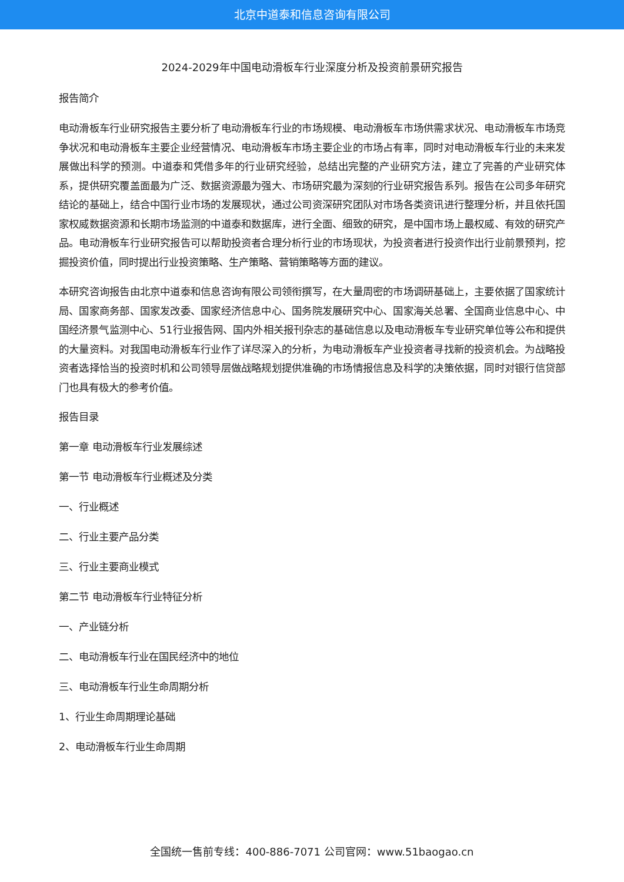北京中道泰和信息咨询有限公司
2024-2029年中国电动滑板车行业深度分析及投资前景研究报告
报告简介
电动滑板车行业研究报告主要分析了电动滑板车行业的市场规模、电动滑板车市场供需求状况、电动滑板车市场竞争状况和电动滑板车主要企业经营情况、电动滑板车市场主要企业的市场占有率，同时对电动滑板车行业的未来发展做出科学的预测。中道泰和凭借多年的行业研究经验，总结出完整的产业研究方法，建立了完善的产业研究体系，提供研究覆盖面最为广泛、数据资源最为强大、市场研究最为深刻的行业研究报告系列。报告在公司多年研究结论的基础上，结合中国行业市场的发展现状，通过公司资深研究团队对市场各类资讯进行整理分析，并且依托国家权威数据资源和长期市场监测的中道泰和数据库，进行全面、细致的研究，是中国市场上最权威、有效的研究产品。电动滑板车行业研究报告可以帮助投资者合理分析行业的市场现状，为投资者进行投资作出行业前景预判，挖掘投资价值，同时提出行业投资策略、生产策略、营销策略等方面的建议。
本研究咨询报告由北京中道泰和信息咨询有限公司领衔撰写，在大量周密的市场调研基础上，主要依据了国家统计局、国家商务部、国家发改委、国家经济信息中心、国务院发展研究中心、国家海关总署、全国商业信息中心、中国经济景气监测中心、51行业报告网、国内外相关报刊杂志的基础信息以及电动滑板车专业研究单位等公布和提供的大量资料。对我国电动滑板车行业作了详尽深入的分析，为电动滑板车产业投资者寻找新的投资机会。为战略投资者选择恰当的投资时机和公司领导层做战略规划提供准确的市场情报信息及科学的决策依据，同时对银行信贷部门也具有极大的参考价值。
报告目录
第一章 电动滑板车行业发展综述
第一节 电动滑板车行业概述及分类
一、行业概述
二、行业主要产品分类
三、行业主要商业模式
第二节 电动滑板车行业特征分析
一、产业链分析
二、电动滑板车行业在国民经济中的地位
三、电动滑板车行业生命周期分析
1、行业生命周期理论基础
2、电动滑板车行业生命周期
全国统一售前专线：400-886-7071 公司官网：www.51baogao.cn